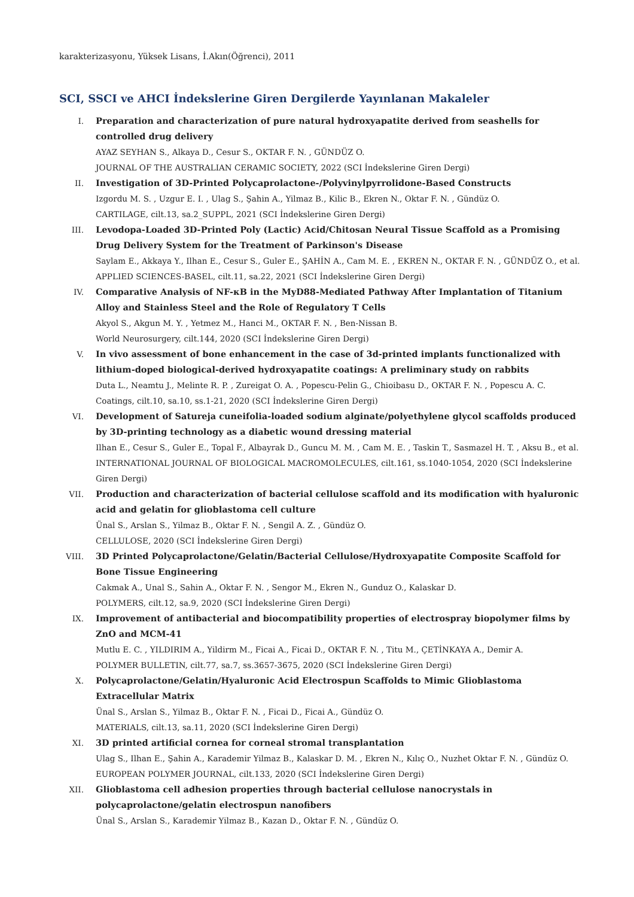karakterizasyonu, Yüksek Lisans, İ.Akın(Öğrenci), 2011
SCI, SSCI ve AHCI İndekslerine Giren Dergilerde Yayınlanan Makaleler
I. Preparation and characterization of pure natural hydroxyapatite derived from seashells for controlled drug delivery
AYAZ SEYHAN S., Alkaya D., Cesur S., OKTAR F. N. , GÜNDÜZ O.
JOURNAL OF THE AUSTRALIAN CERAMIC SOCIETY, 2022 (SCI İndekslerine Giren Dergi)
II. Investigation of 3D-Printed Polycaprolactone-/Polyvinylpyrrolidone-Based Constructs
Izgordu M. S. , Uzgur E. I. , Ulag S., Şahin A., Yilmaz B., Kilic B., Ekren N., Oktar F. N. , Gündüz O.
CARTILAGE, cilt.13, sa.2_SUPPL, 2021 (SCI İndekslerine Giren Dergi)
III. Levodopa-Loaded 3D-Printed Poly (Lactic) Acid/Chitosan Neural Tissue Scaffold as a Promising Drug Delivery System for the Treatment of Parkinson's Disease
Saylam E., Akkaya Y., Ilhan E., Cesur S., Guler E., ŞAHİN A., Cam M. E. , EKREN N., OKTAR F. N. , GÜNDÜZ O., et al.
APPLIED SCIENCES-BASEL, cilt.11, sa.22, 2021 (SCI İndekslerine Giren Dergi)
IV. Comparative Analysis of NF-κB in the MyD88-Mediated Pathway After Implantation of Titanium Alloy and Stainless Steel and the Role of Regulatory T Cells
Akyol S., Akgun M. Y. , Yetmez M., Hanci M., OKTAR F. N. , Ben-Nissan B.
World Neurosurgery, cilt.144, 2020 (SCI İndekslerine Giren Dergi)
V. In vivo assessment of bone enhancement in the case of 3d-printed implants functionalized with lithium-doped biological-derived hydroxyapatite coatings: A preliminary study on rabbits
Duta L., Neamtu J., Melinte R. P. , Zureigat O. A. , Popescu-Pelin G., Chioibasu D., OKTAR F. N. , Popescu A. C.
Coatings, cilt.10, sa.10, ss.1-21, 2020 (SCI İndekslerine Giren Dergi)
VI. Development of Satureja cuneifolia-loaded sodium alginate/polyethylene glycol scaffolds produced by 3D-printing technology as a diabetic wound dressing material
Ilhan E., Cesur S., Guler E., Topal F., Albayrak D., Guncu M. M. , Cam M. E. , Taskin T., Sasmazel H. T. , Aksu B., et al.
INTERNATIONAL JOURNAL OF BIOLOGICAL MACROMOLECULES, cilt.161, ss.1040-1054, 2020 (SCI İndekslerine Giren Dergi)
VII. Production and characterization of bacterial cellulose scaffold and its modification with hyaluronic acid and gelatin for glioblastoma cell culture
Ünal S., Arslan S., Yilmaz B., Oktar F. N. , Sengil A. Z. , Gündüz O.
CELLULOSE, 2020 (SCI İndekslerine Giren Dergi)
VIII. 3D Printed Polycaprolactone/Gelatin/Bacterial Cellulose/Hydroxyapatite Composite Scaffold for Bone Tissue Engineering
Cakmak A., Unal S., Sahin A., Oktar F. N. , Sengor M., Ekren N., Gunduz O., Kalaskar D.
POLYMERS, cilt.12, sa.9, 2020 (SCI İndekslerine Giren Dergi)
IX. Improvement of antibacterial and biocompatibility properties of electrospray biopolymer films by ZnO and MCM-41
Mutlu E. C. , YILDIRIM A., Yildirm M., Ficai A., Ficai D., OKTAR F. N. , Titu M., ÇETİNKAYA A., Demir A.
POLYMER BULLETIN, cilt.77, sa.7, ss.3657-3675, 2020 (SCI İndekslerine Giren Dergi)
X. Polycaprolactone/Gelatin/Hyaluronic Acid Electrospun Scaffolds to Mimic Glioblastoma Extracellular Matrix
Ünal S., Arslan S., Yilmaz B., Oktar F. N. , Ficai D., Ficai A., Gündüz O.
MATERIALS, cilt.13, sa.11, 2020 (SCI İndekslerine Giren Dergi)
XI. 3D printed artificial cornea for corneal stromal transplantation
Ulag S., Ilhan E., Şahin A., Karademir Yilmaz B., Kalaskar D. M. , Ekren N., Kılıç O., Nuzhet Oktar F. N. , Gündüz O.
EUROPEAN POLYMER JOURNAL, cilt.133, 2020 (SCI İndekslerine Giren Dergi)
XII. Glioblastoma cell adhesion properties through bacterial cellulose nanocrystals in polycaprolactone/gelatin electrospun nanofibers
Ünal S., Arslan S., Karademir Yilmaz B., Kazan D., Oktar F. N. , Gündüz O.